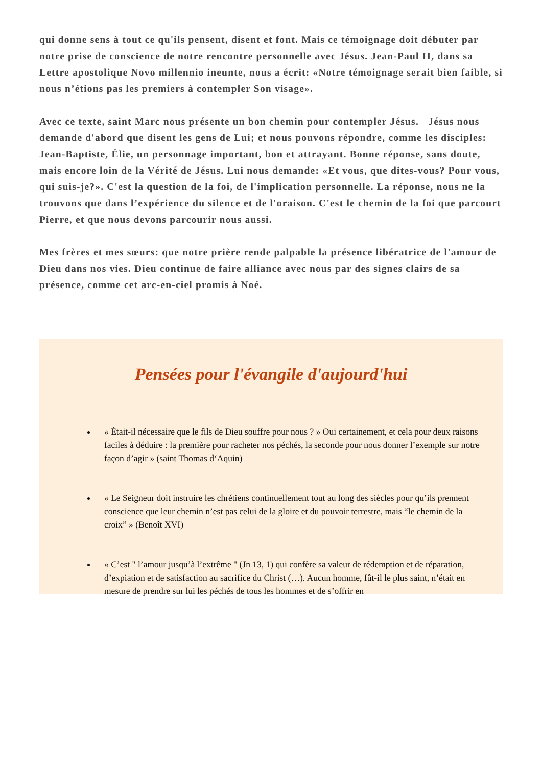qui donne sens à tout ce qu'ils pensent, disent et font. Mais ce témoignage doit débuter par notre prise de conscience de notre rencontre personnelle avec Jésus. Jean-Paul II, dans sa Lettre apostolique Novo millennio ineunte, nous a écrit: «Notre témoignage serait bien faible, si nous n’étions pas les premiers à contempler Son visage».
Avec ce texte, saint Marc nous présente un bon chemin pour contempler Jésus. Jésus nous demande d'abord que disent les gens de Lui; et nous pouvons répondre, comme les disciples: Jean-Baptiste, Élie, un personnage important, bon et attrayant. Bonne réponse, sans doute, mais encore loin de la Vérité de Jésus. Lui nous demande: «Et vous, que dites-vous? Pour vous, qui suis-je?». C'est la question de la foi, de l'implication personnelle. La réponse, nous ne la trouvons que dans l’expérience du silence et de l'oraison. C'est le chemin de la foi que parcourt Pierre, et que nous devons parcourir nous aussi.
Mes frères et mes sœurs: que notre prière rende palpable la présence libératrice de l'amour de Dieu dans nos vies. Dieu continue de faire alliance avec nous par des signes clairs de sa présence, comme cet arc-en-ciel promis à Noé.
Pensées pour l'évangile d'aujourd'hui
« Était-il nécessaire que le fils de Dieu souffre pour nous ? » Oui certainement, et cela pour deux raisons faciles à déduire : la première pour racheter nos péchés, la seconde pour nous donner l’exemple sur notre façon d’agir » (saint Thomas d‘Aquin)
« Le Seigneur doit instruire les chrétiens continuellement tout au long des siècles pour qu’ils prennent conscience que leur chemin n’est pas celui de la gloire et du pouvoir terrestre, mais “le chemin de la croix” » (Benoît XVI)
« C’est " l’amour jusqu’à l’extrême " (Jn 13, 1) qui confère sa valeur de rédemption et de réparation, d’expiation et de satisfaction au sacrifice du Christ (…). Aucun homme, fût-il le plus saint, n’était en mesure de prendre sur lui les péchés de tous les hommes et de s’offrir en